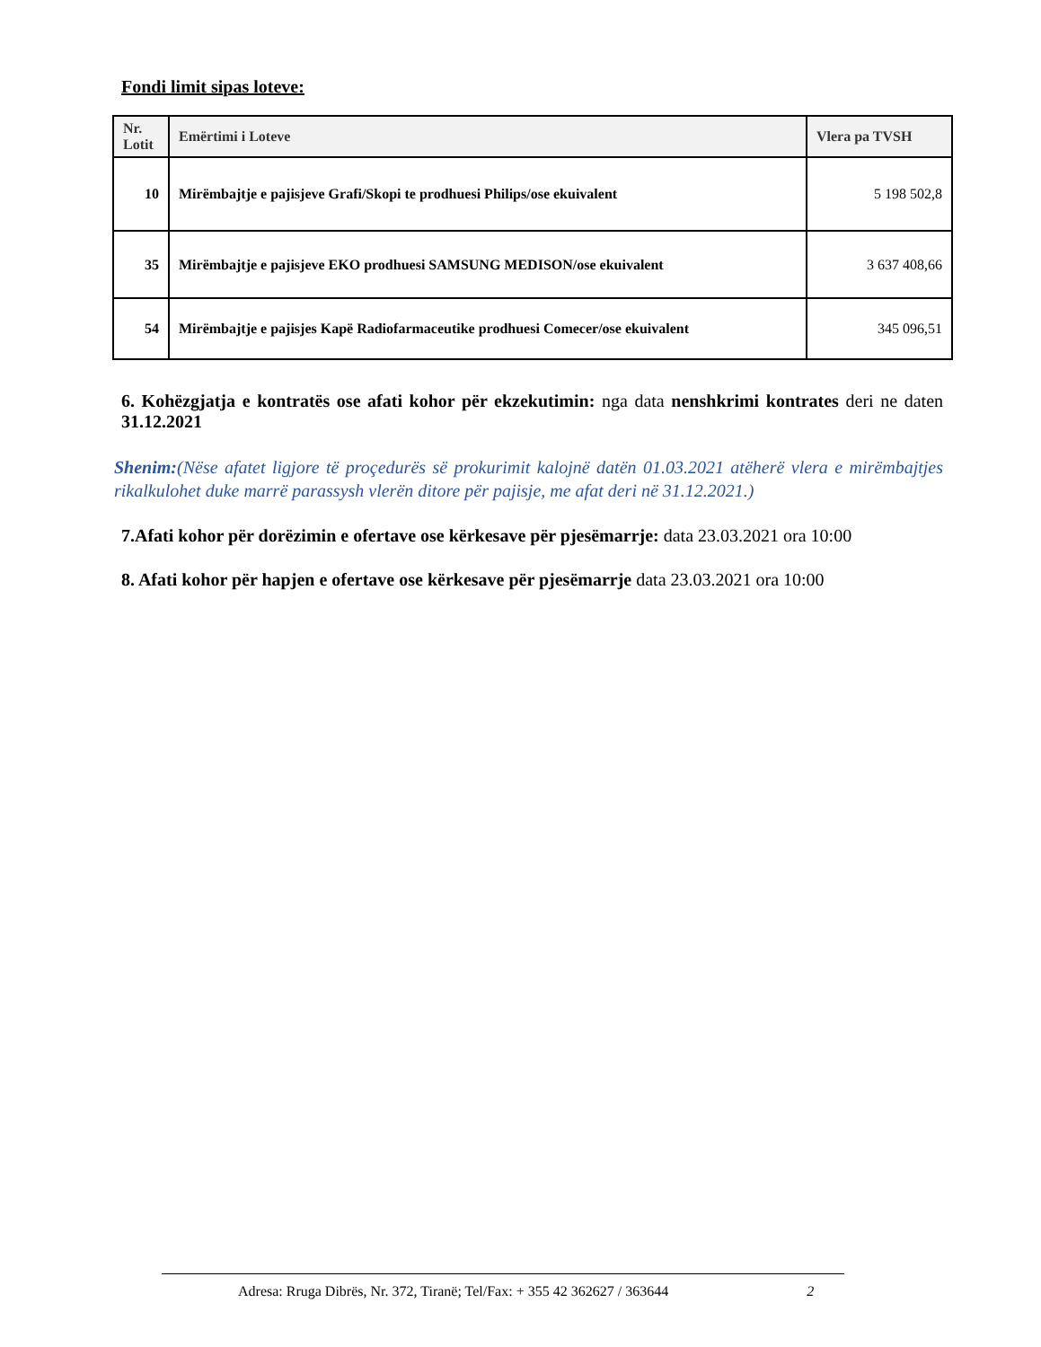Fondi limit sipas loteve:
| Nr. Lotit | Emërtimi i Loteve | Vlera pa TVSH |
| --- | --- | --- |
| 10 | Mirëmbajtje e pajisjeve Grafi/Skopi te prodhuesi Philips/ose ekuivalent | 5 198 502,8 |
| 35 | Mirëmbajtje e pajisjeve EKO prodhuesi SAMSUNG MEDISON/ose ekuivalent | 3 637 408,66 |
| 54 | Mirëmbajtje e pajisjes Kapë Radiofarmaceutike prodhuesi Comecer/ose ekuivalent | 345 096,51 |
6. Kohëzgjatja e kontratës ose afati kohor për ekzekutimin: nga data nenshkrimi kontrates deri ne daten 31.12.2021
Shenim:(Nëse afatet ligjore të proçedurës së prokurimit kalojnë datën 01.03.2021 atëherë vlera e mirëmbajtjes rikalkulohet duke marrë parassysh vlerën ditore për pajisje, me afat deri në 31.12.2021.)
7.Afati kohor për dorëzimin e ofertave ose kërkesave për pjesëmarrje: data 23.03.2021 ora 10:00
8. Afati kohor për hapjen e ofertave ose kërkesave për pjesëmarrje data 23.03.2021 ora 10:00
Adresa: Rruga Dibrës, Nr. 372, Tiranë; Tel/Fax: + 355 42 362627 / 363644 2